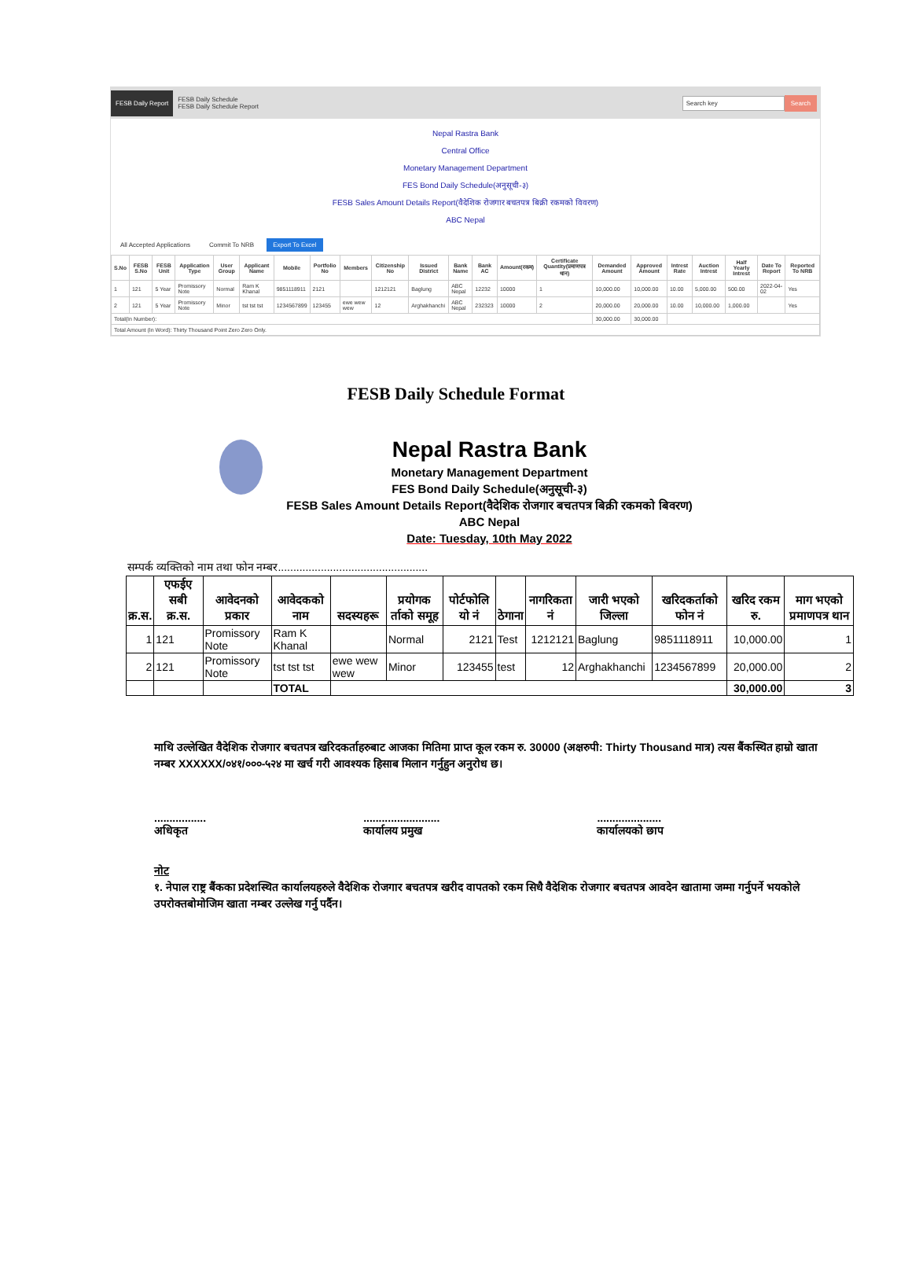FESB Daily Report FESB Daily Schedule
FESB Daily Schedule Report Search key Search
Nepal Rastra Bank
Central Office
Monetary Management Department
FES Bond Daily Schedule(अनुसूची-३)
FESB Sales Amount Details Report(वैदेशिक रोजगार बचतपत्र बिक्री रकमको विवरण)
ABC Nepal
All Accepted Applications Commit To NRB Export To Excel
| S.No | FESB S.No | FESB Unit | Application Type | User Group | Applicant Name | Mobile | Portfolio No | Members | Citizenship No | Issued District | Bank Name | Bank AC | Amount(रकम) | Certificate Quantity(प्रमाणपत्र थान) | Demanded Amount | Approved Amount | Intrest Rate | Auction Intrest | Half Yearly Intrest | Date To Report | Reported To NRB |
| --- | --- | --- | --- | --- | --- | --- | --- | --- | --- | --- | --- | --- | --- | --- | --- | --- | --- | --- | --- | --- | --- |
| 1 | 121 | 5 Year | Promissory Note | Normal | Ram K Khanal | 9851118911 | 2121 | | 1212121 | Baglung | ABC Nepal | 12232 | 10000 | 1 | 10,000.00 | 10,000.00 | 10.00 | 5,000.00 | 500.00 | 2022-04-02 | Yes |
| 2 | 121 | 5 Year | Promissory Note | Minor | tst tst tst | 1234567899 | 123455 | ewe wew wew | 12 | Arghakhanchi | ABC Nepal | 232323 | 10000 | 2 | 20,000.00 | 20,000.00 | 10.00 | 10,000.00 | 1,000.00 | | Yes |
| Total(In Number): | | | | | | | | | | | | | | | 30,000.00 | 30,000.00 | | | | | |
| Total Amount (In Word): Thirty Thousand Point Zero Zero Only. | | | | | | | | | | | | | | | | | | | | | |
FESB Daily Schedule Format
Nepal Rastra Bank
Monetary Management Department
FES Bond Daily Schedule(अनुसूची-३)
FESB Sales Amount Details Report(वैदेशिक रोजगार बचतपत्र बिक्री रकमको बिवरण)
ABC Nepal
Date: Tuesday, 10th May 2022
सम्पर्क व्यक्तिको नाम तथा फोन नम्बर.................................................
| क्र.स. | एफईए सबी क्र.स. | आवेदनको प्रकार | आवेदकको नाम | सदस्यहरू | प्रयोगक र्ताको समूह | पोर्टफोलि यो नं | ठेगाना | नागरिकता नं | जारी भएको जिल्ला | खरिदकर्ताको फोन नं | खरिद रकम रु. | माग भएको प्रमाणपत्र थान |
| --- | --- | --- | --- | --- | --- | --- | --- | --- | --- | --- | --- | --- |
| 1 | 121 | Promissory Note | Ram K Khanal | | Normal | 2121 | Test | 1212121 | Baglung | 9851118911 | 10,000.00 | 1 |
| 2 | 121 | Promissory Note | tst tst tst | ewe wew wew | Minor | 123455 | test | 12 | Arghakhanchi | 1234567899 | 20,000.00 | 2 |
| | | | TOTAL | | | | | | | | 30,000.00 | 3 |
माथि उल्लेखित वैदेशिक रोजगार बचतपत्र खरिदकर्ताहरुबाट आजका मितिमा प्राप्त कूल रकम रु. 30000 (अक्षरुपी: Thirty Thousand मात्र) त्यस बैंकस्थित हाम्रो खाता नम्बर XXXXXX/०४१/०००-५२४ मा खर्च गरी आवश्यक हिसाब मिलान गर्नुहुन अनुरोध छ।
.................
अधिकृत.........................
कार्यालय प्रमुख.....................
कार्यालयको छाप
नोट
१. नेपाल राष्ट्र बैंकका प्रदेशस्थित कार्यालयहरुले वैदेशिक रोजगार बचतपत्र खरीद वापतको रकम सिधै वैदेशिक रोजगार बचतपत्र आवदेन खातामा जम्मा गर्नुपर्ने भयकोले उपरोक्तबोमोजिम खाता नम्बर उल्लेख गर्नु पर्दैन।